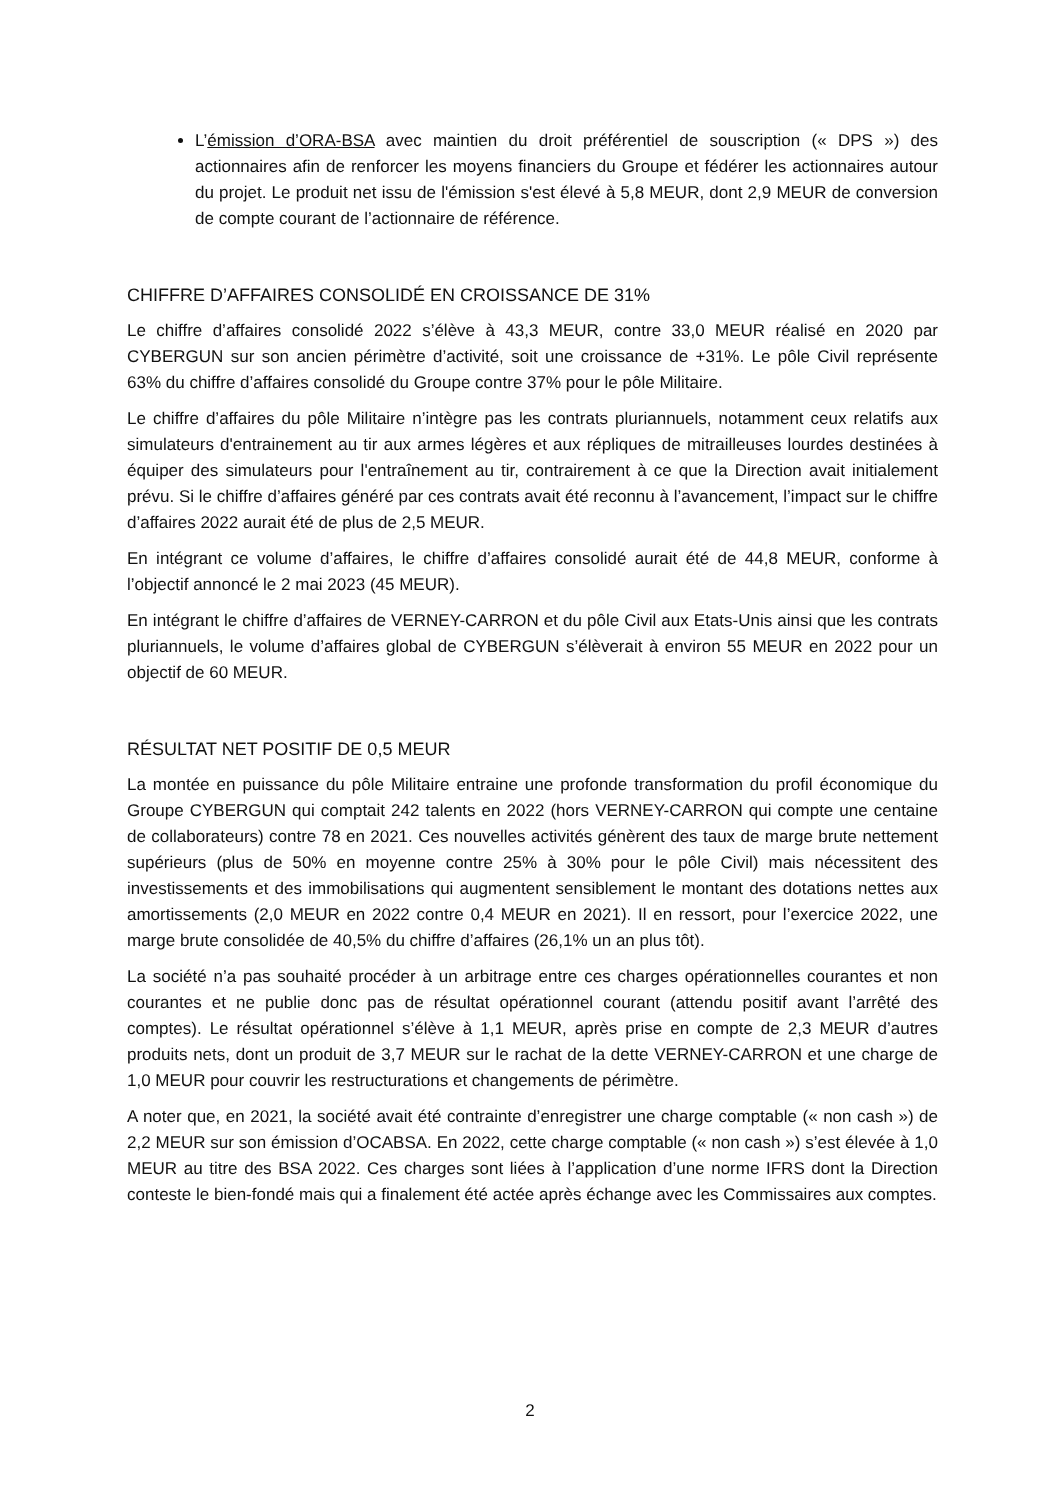L’émission d’ORA-BSA avec maintien du droit préférentiel de souscription (« DPS ») des actionnaires afin de renforcer les moyens financiers du Groupe et fédérer les actionnaires autour du projet. Le produit net issu de l'émission s'est élevé à 5,8 MEUR, dont 2,9 MEUR de conversion de compte courant de l’actionnaire de référence.
CHIFFRE D’AFFAIRES CONSOLIDÉ EN CROISSANCE DE 31%
Le chiffre d’affaires consolidé 2022 s’élève à 43,3 MEUR, contre 33,0 MEUR réalisé en 2020 par CYBERGUN sur son ancien périmètre d’activité, soit une croissance de +31%. Le pôle Civil représente 63% du chiffre d’affaires consolidé du Groupe contre 37% pour le pôle Militaire.
Le chiffre d’affaires du pôle Militaire n’intègre pas les contrats pluriannuels, notamment ceux relatifs aux simulateurs d'entrainement au tir aux armes légères et aux répliques de mitrailleuses lourdes destinées à équiper des simulateurs pour l'entraînement au tir, contrairement à ce que la Direction avait initialement prévu. Si le chiffre d’affaires généré par ces contrats avait été reconnu à l’avancement, l’impact sur le chiffre d’affaires 2022 aurait été de plus de 2,5 MEUR.
En intégrant ce volume d’affaires, le chiffre d’affaires consolidé aurait été de 44,8 MEUR, conforme à l’objectif annoncé le 2 mai 2023 (45 MEUR).
En intégrant le chiffre d’affaires de VERNEY-CARRON et du pôle Civil aux Etats-Unis ainsi que les contrats pluriannuels, le volume d’affaires global de CYBERGUN s’élèverait à environ 55 MEUR en 2022 pour un objectif de 60 MEUR.
RÉSULTAT NET POSITIF DE 0,5 MEUR
La montée en puissance du pôle Militaire entraine une profonde transformation du profil économique du Groupe CYBERGUN qui comptait 242 talents en 2022 (hors VERNEY-CARRON qui compte une centaine de collaborateurs) contre 78 en 2021. Ces nouvelles activités génèrent des taux de marge brute nettement supérieurs (plus de 50% en moyenne contre 25% à 30% pour le pôle Civil) mais nécessitent des investissements et des immobilisations qui augmentent sensiblement le montant des dotations nettes aux amortissements (2,0 MEUR en 2022 contre 0,4 MEUR en 2021). Il en ressort, pour l’exercice 2022, une marge brute consolidée de 40,5% du chiffre d’affaires (26,1% un an plus tôt).
La société n’a pas souhaité procéder à un arbitrage entre ces charges opérationnelles courantes et non courantes et ne publie donc pas de résultat opérationnel courant (attendu positif avant l’arrêté des comptes). Le résultat opérationnel s’élève à 1,1 MEUR, après prise en compte de 2,3 MEUR d’autres produits nets, dont un produit de 3,7 MEUR sur le rachat de la dette VERNEY-CARRON et une charge de 1,0 MEUR pour couvrir les restructurations et changements de périmètre.
A noter que, en 2021, la société avait été contrainte d’enregistrer une charge comptable (« non cash ») de 2,2 MEUR sur son émission d’OCABSA. En 2022, cette charge comptable (« non cash ») s’est élevée à 1,0 MEUR au titre des BSA 2022. Ces charges sont liées à l’application d’une norme IFRS dont la Direction conteste le bien-fondé mais qui a finalement été actée après échange avec les Commissaires aux comptes.
2